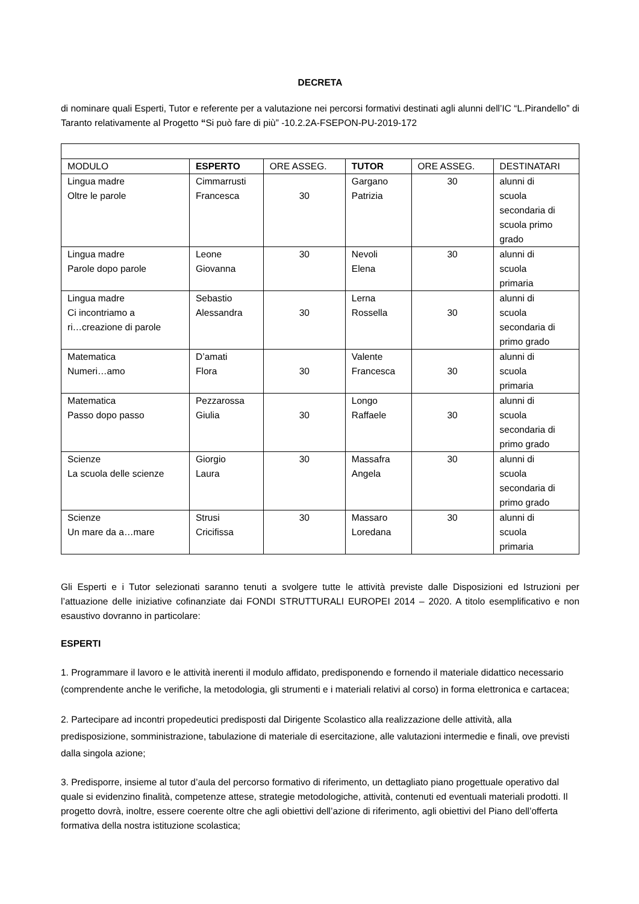DECRETA
di nominare quali Esperti, Tutor e referente per a valutazione nei percorsi formativi destinati agli alunni dell’IC “L.Pirandello” di Taranto relativamente al Progetto “Si può fare di più” -10.2.2A-FSEPON-PU-2019-172
| MODULO | ESPERTO | ORE ASSEG. | TUTOR | ORE ASSEG. | DESTINATARI |
| Lingua madre Oltre le parole | Cimmarrusti Francesca | 30 | Gargano Patrizia | 30 | alunni di scuola secondaria di scuola primo grado |
| Lingua madre Parole dopo parole | Leone Giovanna | 30 | Nevoli Elena | 30 | alunni di scuola primaria |
| Lingua madre Ci incontriamo a ri…creazione di parole | Sebastio Alessandra | 30 | Lerna Rossella | 30 | alunni di scuola secondaria di primo grado |
| Matematica Numeri…amo | D’amati Flora | 30 | Valente Francesca | 30 | alunni di scuola primaria |
| Matematica Passo dopo passo | Pezzarossa Giulia | 30 | Longo Raffaele | 30 | alunni di scuola secondaria di primo grado |
| Scienze La scuola delle scienze | Giorgio Laura | 30 | Massafra Angela | 30 | alunni di scuola secondaria di primo grado |
| Scienze Un mare da a…mare | Strusi Cricifissa | 30 | Massaro Loredana | 30 | alunni di scuola primaria |
Gli Esperti e i Tutor selezionati saranno tenuti a svolgere tutte le attività previste dalle Disposizioni ed Istruzioni per l’attuazione delle iniziative cofinanziate dai FONDI STRUTTURALI EUROPEI 2014 – 2020. A titolo esemplificativo e non esaustivo dovranno in particolare:
ESPERTI
1. Programmare il lavoro e le attività inerenti il modulo affidato, predisponendo e fornendo il materiale didattico necessario (comprendente anche le verifiche, la metodologia, gli strumenti e i materiali relativi al corso) in forma elettronica e cartacea;
2. Partecipare ad incontri propedeutici predisposti dal Dirigente Scolastico alla realizzazione delle attività, alla predisposizione, somministrazione, tabulazione di materiale di esercitazione, alle valutazioni intermedie e finali, ove previsti dalla singola azione;
3. Predisporre, insieme al tutor d’aula del percorso formativo di riferimento, un dettagliato piano progettuale operativo dal quale si evidenzino finalità, competenze attese, strategie metodologiche, attività, contenuti ed eventuali materiali prodotti. Il progetto dovrà, inoltre, essere coerente oltre che agli obiettivi dell’azione di riferimento, agli obiettivi del Piano dell’offerta formativa della nostra istituzione scolastica;